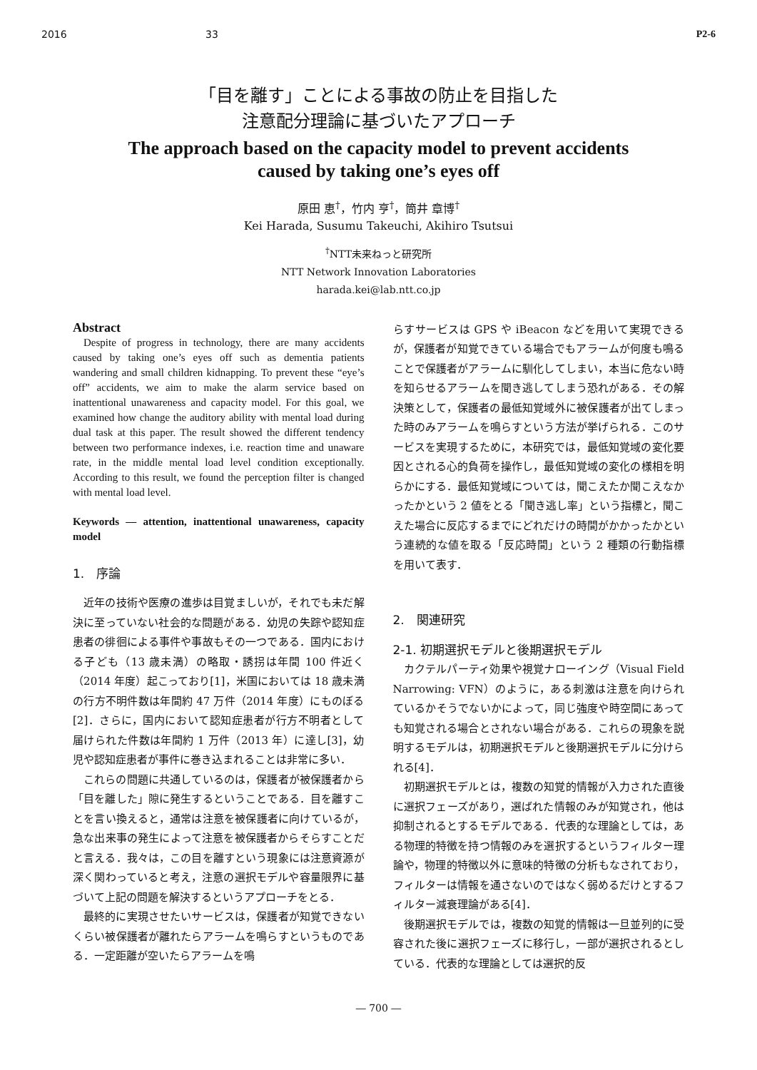2016 33 P2-6
「目を離す」ことによる事故の防止を目指した
注意配分理論に基づいたアプローチ
The approach based on the capacity model to prevent accidents
caused by taking one’s eyes off
原田 恵<sup>†</sup>，竹内 亨<sup>†</sup>，筒井 章博<sup>†</sup>
Kei Harada, Susumu Takeuchi, Akihiro Tsutsui
<sup>†</sup> NTT未来ねっと研究所
NTT Network Innovation Laboratories
harada.kei@lab.ntt.co.jp
Abstract
Despite of progress in technology, there are many accidents caused by taking one’s eyes off such as dementia patients wandering and small children kidnapping. To prevent these “eye’s off” accidents, we aim to make the alarm service based on inattentional unawareness and capacity model. For this goal, we examined how change the auditory ability with mental load during dual task at this paper. The result showed the different tendency between two performance indexes, i.e. reaction time and unaware rate, in the middle mental load level condition exceptionally. According to this result, we found the perception filter is changed with mental load level.
Keywords — attention, inattentional unawareness, capacity model
1.　序論
近年の技術や医療の進歩は目覚ましいが，それでも未だ解決に至っていない社会的な問題がある．幼児の失踪や認知症患者の徘徊による事件や事故もその一つである．国内における子ども（13 歳未満）の略取・誘拐は年間 100 件近く（2014 年度）起こっており[1]，米国においては 18 歳未満の行方不明件数は年間約 47 万件（2014 年度）にものぼる[2]．さらに，国内において認知症患者が行方不明者として届けられた件数は年間約 1 万件（2013 年）に達し[3]，幼児や認知症患者が事件に巻き込まれることは非常に多い．
これらの問題に共通しているのは，保護者が被保護者から「目を離した」隙に発生するということである．目を離すことを言い換えると，通常は注意を被保護者に向けているが，急な出来事の発生によって注意を被保護者からそらすことだと言える．我々は，この目を離すという現象には注意資源が深く関わっていると考え，注意の選択モデルや容量限界に基づいて上記の問題を解決するというアプローチをとる．
最終的に実現させたいサービスは，保護者が知覚できないくらい被保護者が離れたらアラームを鳴らすというものである．一定距離が空いたらアラームを鳴
らすサービスは GPS や iBeacon などを用いて実現できるが，保護者が知覚できている場合でもアラームが何度も鳴ることで保護者がアラームに馴化してしまい，本当に危ない時を知らせるアラームを聞き逃してしまう恐れがある．その解決策として，保護者の最低知覚域外に被保護者が出てしまった時のみアラームを鳴らすという方法が挙げられる．このサービスを実現するために，本研究では，最低知覚域の変化要因とされる心的負荷を操作し，最低知覚域の変化の様相を明らかにする．最低知覚域については，聞こえたか聞こえなかったかという 2 値をとる「聞き逃し率」という指標と，聞こえた場合に反応するまでにどれだけの時間がかかったかという連続的な値を取る「反応時間」という 2 種類の行動指標を用いて表す．
2.　関連研究
2-1. 初期選択モデルと後期選択モデル
カクテルパーティ効果や視覚ナローイング（Visual Field Narrowing: VFN）のように，ある刺激は注意を向けられているかそうでないかによって，同じ強度や時空間にあっても知覚される場合とされない場合がある．これらの現象を説明するモデルは，初期選択モデルと後期選択モデルに分けられる[4]．
初期選択モデルとは，複数の知覚的情報が入力された直後に選択フェーズがあり，選ばれた情報のみが知覚され，他は抑制されるとするモデルである．代表的な理論としては，ある物理的特徴を持つ情報のみを選択するというフィルター理論や，物理的特徴以外に意味的特徴の分析もなされており，フィルターは情報を通さないのではなく弱めるだけとするフィルター減衰理論がある[4]．
後期選択モデルでは，複数の知覚的情報は一旦並列的に受容された後に選択フェーズに移行し，一部が選択されるとしている．代表的な理論としては選択的反
― 700 ―